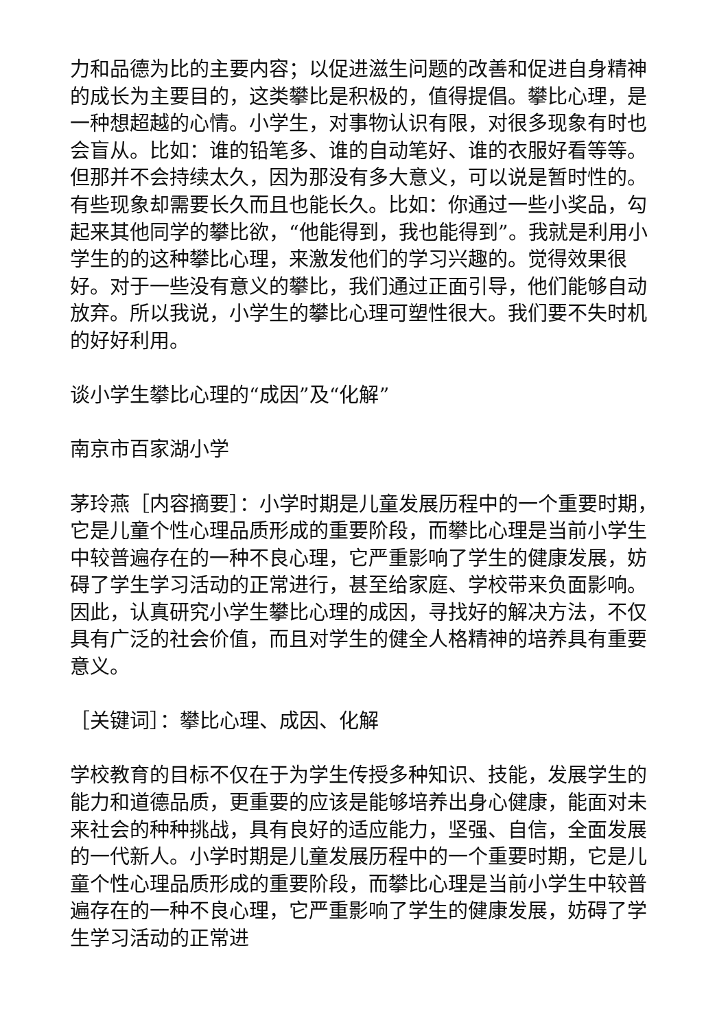力和品德为比的主要内容；以促进滋生问题的改善和促进自身精神的成长为主要目的，这类攀比是积极的，值得提倡。攀比心理，是一种想超越的心情。小学生，对事物认识有限，对很多现象有时也会盲从。比如：谁的铅笔多、谁的自动笔好、谁的衣服好看等等。但那并不会持续太久，因为那没有多大意义，可以说是暂时性的。有些现象却需要长久而且也能长久。比如：你通过一些小奖品，勾起来其他同学的攀比欲，“他能得到，我也能得到”。我就是利用小学生的的这种攀比心理，来激发他们的学习兴趣的。觉得效果很好。对于一些没有意义的攀比，我们通过正面引导，他们能够自动放弃。所以我说，小学生的攀比心理可塑性很大。我们要不失时机的好好利用。
谈小学生攀比心理的“成因”及“化解”
南京市百家湖小学
茅玲燕［内容摘要］：小学时期是儿童发展历程中的一个重要时期，它是儿童个性心理品质形成的重要阶段，而攀比心理是当前小学生中较普遍存在的一种不良心理，它严重影响了学生的健康发展，妨碍了学生学习活动的正常进行，甚至给家庭、学校带来负面影响。因此，认真研究小学生攀比心理的成因，寻找好的解决方法，不仅具有广泛的社会价值，而且对学生的健全人格精神的培养具有重要意义。
［关键词］：攀比心理、成因、化解
学校教育的目标不仅在于为学生传授多种知识、技能，发展学生的能力和道德品质，更重要的应该是能够培养出身心健康，能面对未来社会的种种挑战，具有良好的适应能力，坚强、自信，全面发展的一代新人。小学时期是儿童发展历程中的一个重要时期，它是儿童个性心理品质形成的重要阶段，而攀比心理是当前小学生中较普遍存在的一种不良心理，它严重影响了学生的健康发展，妨碍了学生学习活动的正常进